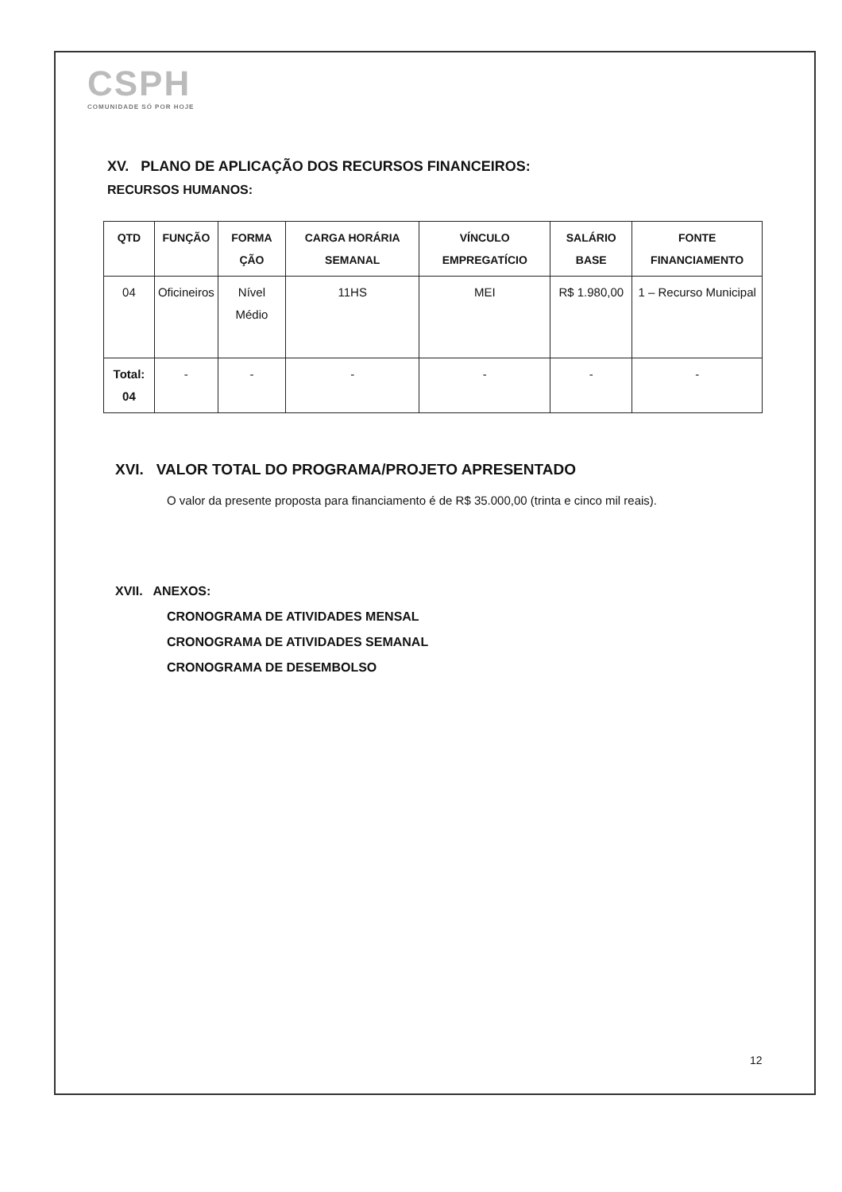CSPH
COMUNIDADE SÓ POR HOJE
XV. PLANO DE APLICAÇÃO DOS RECURSOS FINANCEIROS:
RECURSOS HUMANOS:
| QTD | FUNÇÃO | FORMA ÇÃO | CARGA HORÁRIA SEMANAL | VÍNCULO EMPREGATÍCIO | SALÁRIO BASE | FONTE FINANCIAMENTO |
| --- | --- | --- | --- | --- | --- | --- |
| 04 | Oficineiros | Nível Médio | 11HS | MEI | R$ 1.980,00 | 1 – Recurso Municipal |
| Total: 04 | - | - | - | - | - | - |
XVI. VALOR TOTAL DO PROGRAMA/PROJETO APRESENTADO
O valor da presente proposta para financiamento é de R$ 35.000,00 (trinta e cinco mil reais).
XVII. ANEXOS:
CRONOGRAMA DE ATIVIDADES MENSAL
CRONOGRAMA DE ATIVIDADES SEMANAL
CRONOGRAMA DE DESEMBOLSO
12